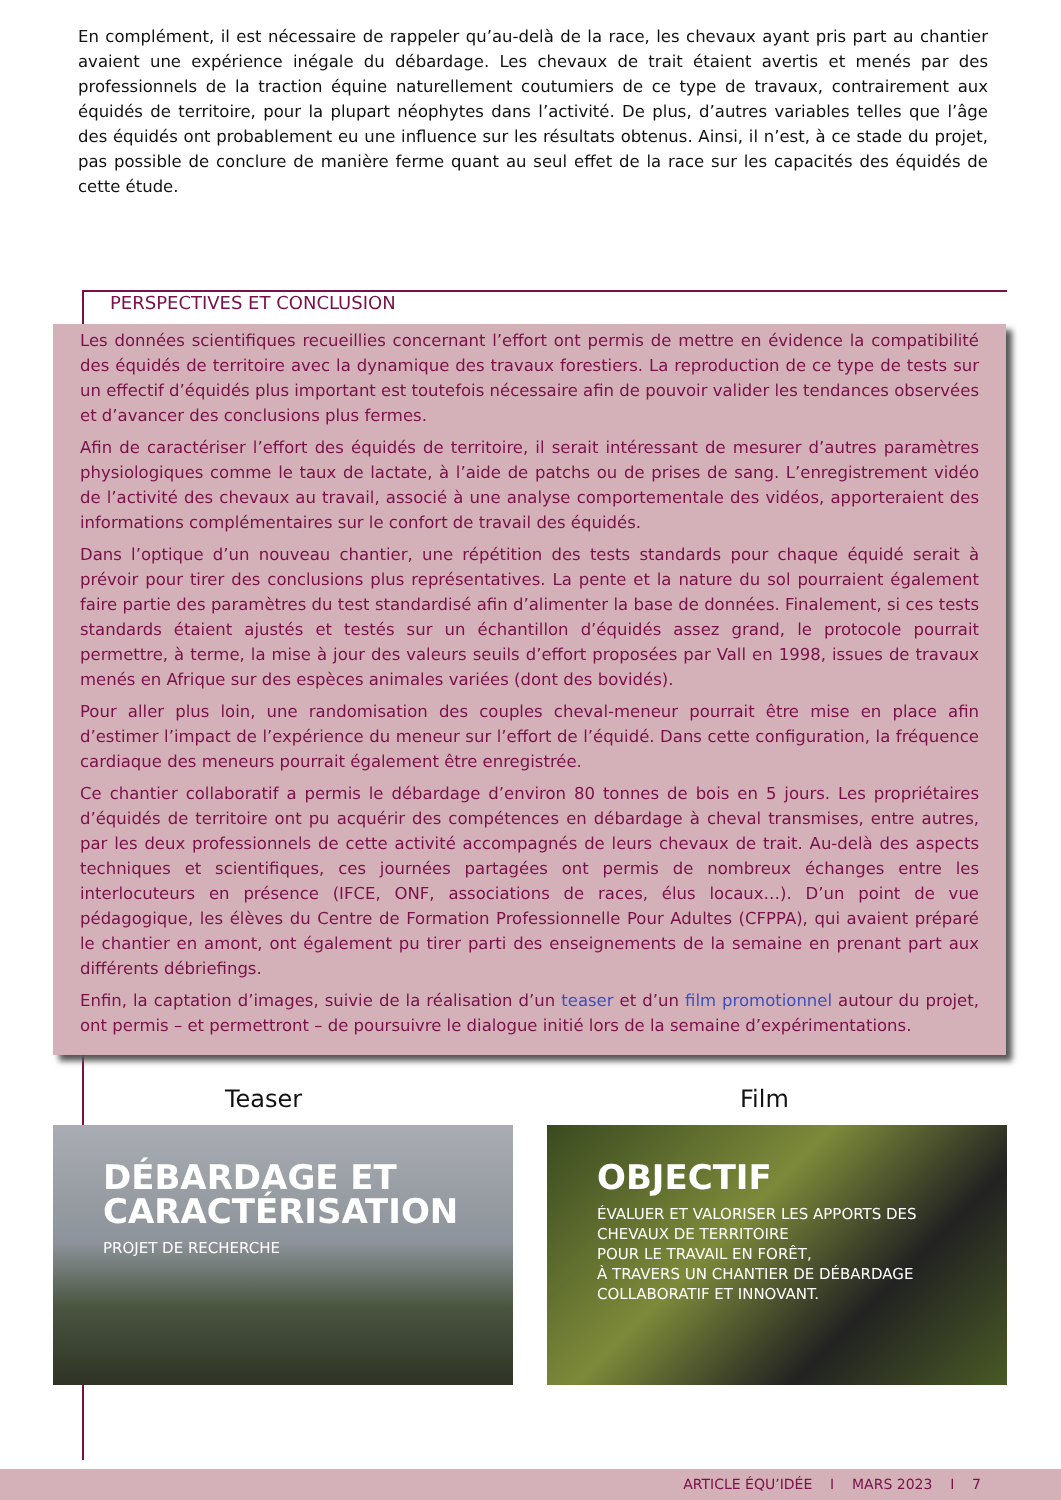En complément, il est nécessaire de rappeler qu’au-delà de la race, les chevaux ayant pris part au chantier avaient une expérience inégale du débardage. Les chevaux de trait étaient avertis et menés par des professionnels de la traction équine naturellement coutumiers de ce type de travaux, contrairement aux équidés de territoire, pour la plupart néophytes dans l’activité. De plus, d’autres variables telles que l’âge des équidés ont probablement eu une influence sur les résultats obtenus. Ainsi, il n’est, à ce stade du projet, pas possible de conclure de manière ferme quant au seul effet de la race sur les capacités des équidés de cette étude.
PERSPECTIVES ET CONCLUSION
Les données scientifiques recueillies concernant l’effort ont permis de mettre en évidence la compatibilité des équidés de territoire avec la dynamique des travaux forestiers. La reproduction de ce type de tests sur un effectif d’équidés plus important est toutefois nécessaire afin de pouvoir valider les tendances observées et d’avancer des conclusions plus fermes.
Afin de caractériser l’effort des équidés de territoire, il serait intéressant de mesurer d’autres paramètres physiologiques comme le taux de lactate, à l’aide de patchs ou de prises de sang. L’enregistrement vidéo de l’activité des chevaux au travail, associé à une analyse comportementale des vidéos, apporteraient des informations complémentaires sur le confort de travail des équidés.
Dans l’optique d’un nouveau chantier, une répétition des tests standards pour chaque équidé serait à prévoir pour tirer des conclusions plus représentatives. La pente et la nature du sol pourraient également faire partie des paramètres du test standardisé afin d’alimenter la base de données. Finalement, si ces tests standards étaient ajustés et testés sur un échantillon d’équidés assez grand, le protocole pourrait permettre, à terme, la mise à jour des valeurs seuils d’effort proposées par Vall en 1998, issues de travaux menés en Afrique sur des espèces animales variées (dont des bovidés).
Pour aller plus loin, une randomisation des couples cheval-meneur pourrait être mise en place afin d’estimer l’impact de l’expérience du meneur sur l’effort de l’équidé. Dans cette configuration, la fréquence cardiaque des meneurs pourrait également être enregistrée.
Ce chantier collaboratif a permis le débardage d’environ 80 tonnes de bois en 5 jours. Les propriétaires d’équidés de territoire ont pu acquérir des compétences en débardage à cheval transmises, entre autres, par les deux professionnels de cette activité accompagnés de leurs chevaux de trait. Au-delà des aspects techniques et scientifiques, ces journées partagées ont permis de nombreux échanges entre les interlocuteurs en présence (IFCE, ONF, associations de races, élus locaux…). D’un point de vue pédagogique, les élèves du Centre de Formation Professionnelle Pour Adultes (CFPPA), qui avaient préparé le chantier en amont, ont également pu tirer parti des enseignements de la semaine en prenant part aux différents débriefings.
Enfin, la captation d’images, suivie de la réalisation d’un teaser et d’un film promotionnel autour du projet, ont permis – et permettront – de poursuivre le dialogue initié lors de la semaine d’expérimentations.
Teaser Film
DÉBARDAGE ET
CARACTÉRISATION
PROJET DE RECHERCHE
OBJECTIF
ÉVALUER ET VALORISER LES APPORTS DES CHEVAUX DE TERRITOIRE
POUR LE TRAVAIL EN FORÊT,
À TRAVERS UN CHANTIER DE DÉBARDAGE COLLABORATIF ET INNOVANT.
ARTICLE ÉQU’IDÉE I MARS 2023 I 7